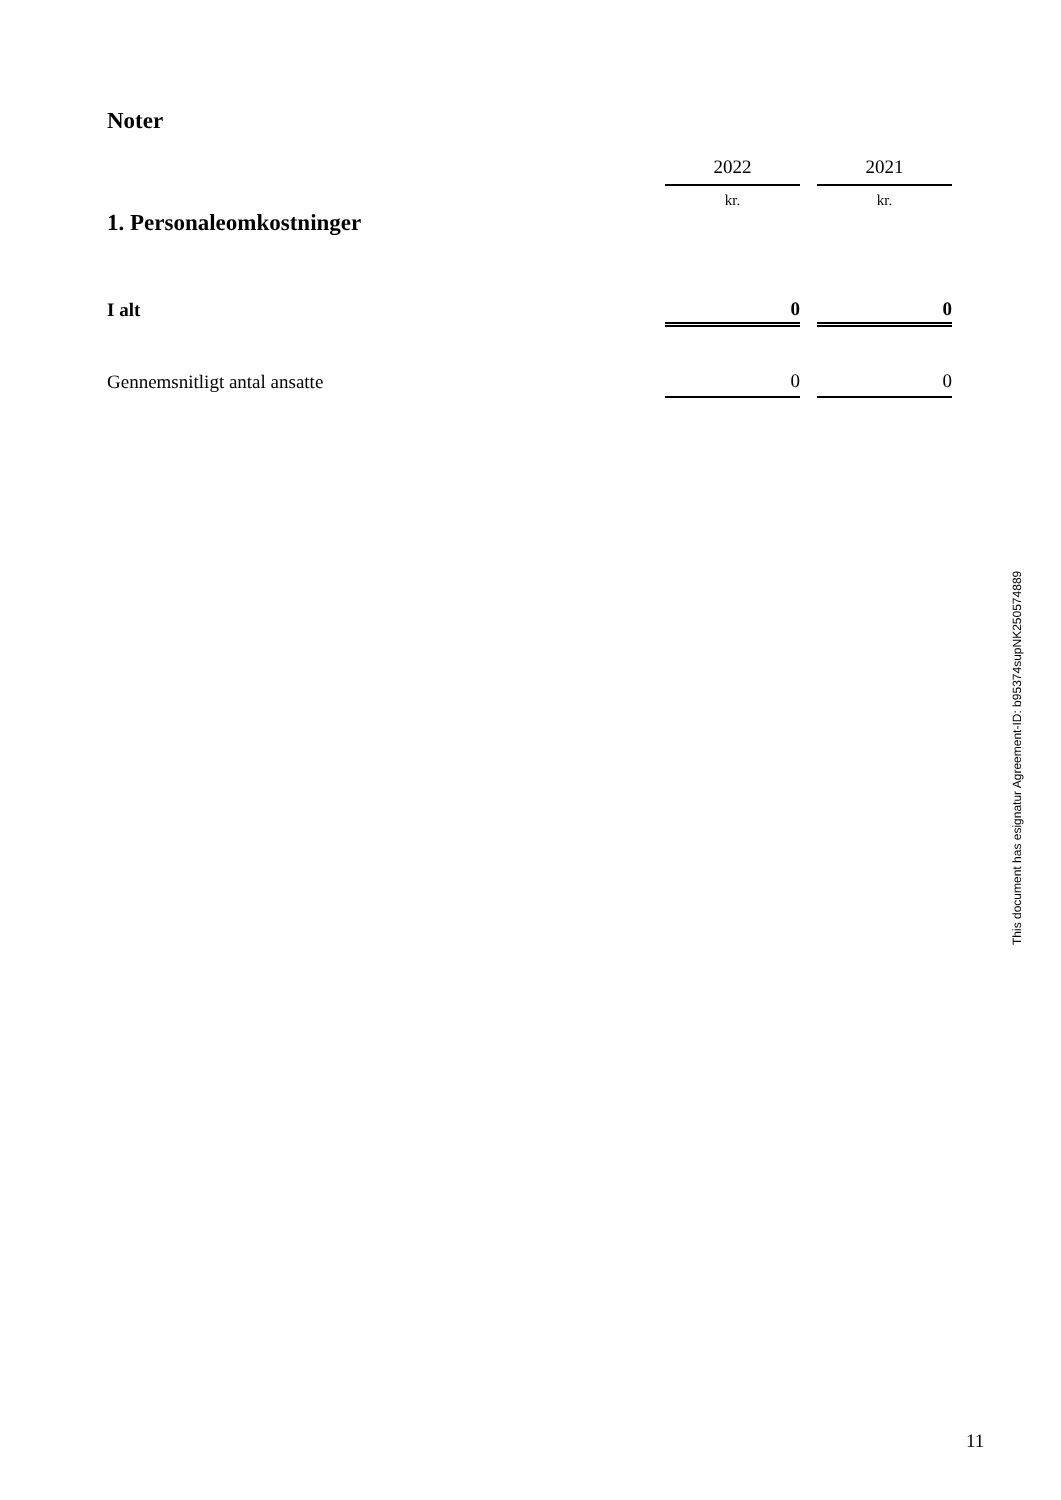Noter
| | 2022 | | 2021 |
| 1. Personaleomkostninger | kr. | | kr. |
| I alt | 0 | | 0 |
| Gennemsnitligt antal ansatte | 0 | | 0 |
This document has esignatur Agreement-ID: b95374supNK250574889
11